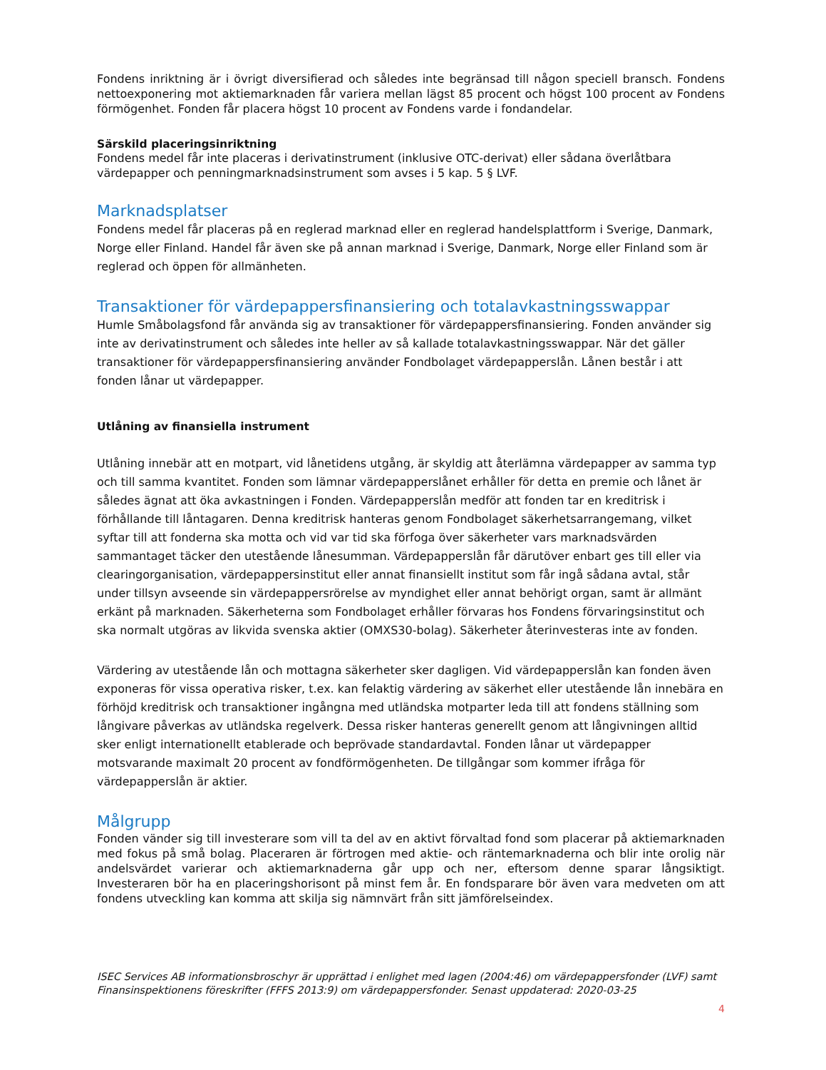Fondens inriktning är i övrigt diversifierad och således inte begränsad till någon speciell bransch. Fondens nettoexponering mot aktiemarknaden får variera mellan lägst 85 procent och högst 100 procent av Fondens förmögenhet. Fonden får placera högst 10 procent av Fondens varde i fondandelar.
Särskild placeringsinriktning
Fondens medel får inte placeras i derivatinstrument (inklusive OTC-derivat) eller sådana överlåtbara värdepapper och penningmarknadsinstrument som avses i 5 kap. 5 § LVF.
Marknadsplatser
Fondens medel får placeras på en reglerad marknad eller en reglerad handelsplattform i Sverige, Danmark, Norge eller Finland. Handel får även ske på annan marknad i Sverige, Danmark, Norge eller Finland som är reglerad och öppen för allmänheten.
Transaktioner för värdepappersfinansiering och totalavkastningsswappar
Humle Småbolagsfond får använda sig av transaktioner för värdepappersfinansiering. Fonden använder sig inte av derivatinstrument och således inte heller av så kallade totalavkastningsswappar. När det gäller transaktioner för värdepappersfinansiering använder Fondbolaget värdepapperslån. Lånen består i att fonden lånar ut värdepapper.
Utlåning av finansiella instrument
Utlåning innebär att en motpart, vid lånetidens utgång, är skyldig att återlämna värdepapper av samma typ och till samma kvantitet. Fonden som lämnar värdepapperslånet erhåller för detta en premie och lånet är således ägnat att öka avkastningen i Fonden. Värdepapperslån medför att fonden tar en kreditrisk i förhållande till låntagaren. Denna kreditrisk hanteras genom Fondbolaget säkerhetsarrangemang, vilket syftar till att fonderna ska motta och vid var tid ska förfoga över säkerheter vars marknadsvärden sammantaget täcker den utestående lånesumman. Värdepapperslån får därutöver enbart ges till eller via clearingorganisation, värdepappersinstitut eller annat finansiellt institut som får ingå sådana avtal, står under tillsyn avseende sin värdepappersrörelse av myndighet eller annat behörigt organ, samt är allmänt erkänt på marknaden. Säkerheterna som Fondbolaget erhåller förvaras hos Fondens förvaringsinstitut och ska normalt utgöras av likvida svenska aktier (OMXS30-bolag). Säkerheter återinvesteras inte av fonden.
Värdering av utestående lån och mottagna säkerheter sker dagligen. Vid värdepapperslån kan fonden även exponeras för vissa operativa risker, t.ex. kan felaktig värdering av säkerhet eller utestående lån innebära en förhöjd kreditrisk och transaktioner ingångna med utländska motparter leda till att fondens ställning som långivare påverkas av utländska regelverk. Dessa risker hanteras generellt genom att långivningen alltid sker enligt internationellt etablerade och beprövade standardavtal. Fonden lånar ut värdepapper motsvarande maximalt 20 procent av fondförmögenheten. De tillgångar som kommer ifråga för värdepapperslån är aktier.
Målgrupp
Fonden vänder sig till investerare som vill ta del av en aktivt förvaltad fond som placerar på aktiemarknaden med fokus på små bolag. Placeraren är förtrogen med aktie- och räntemarknaderna och blir inte orolig när andelsvärdet varierar och aktiemarknaderna går upp och ner, eftersom denne sparar långsiktigt. Investeraren bör ha en placeringshorisont på minst fem år. En fondsparare bör även vara medveten om att fondens utveckling kan komma att skilja sig nämnvärt från sitt jämförelseindex.
ISEC Services AB informationsbroschyr är upprättad i enlighet med lagen (2004:46) om värdepappersfonder (LVF) samt Finansinspektionens föreskrifter (FFFS 2013:9) om värdepappersfonder. Senast uppdaterad: 2020-03-25
4